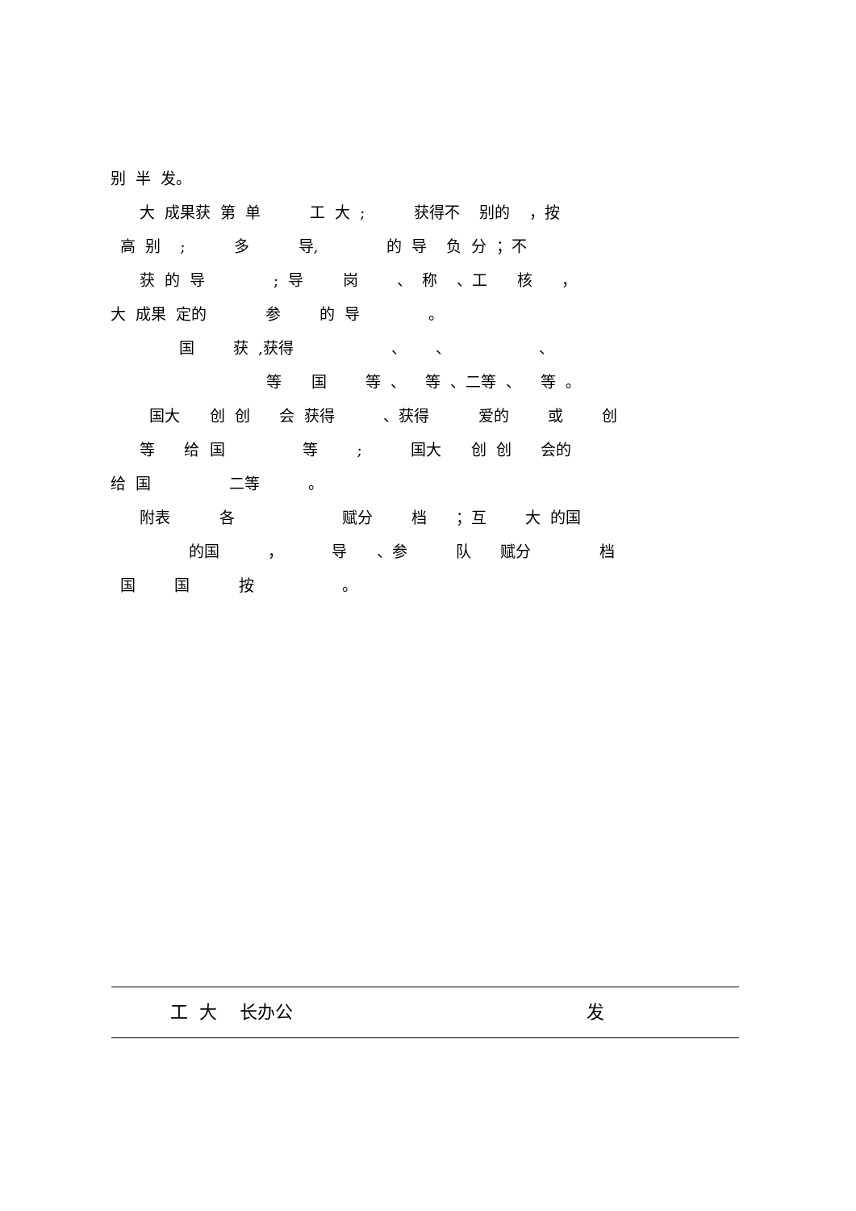别 半 发。
大 成果获 第 单 工 大 ; 获得不 别的 ，按
高 别 ; 多 导, 的 导 负 分 ；不
获 的 导 ; 导 岗 、 称 、工 核 ，
大 成果 定的 参 的 导 。
国 获 ,获得 、 、 、
等 国 等 、 等 、二等 、 等 。
国大 创 创 会 获得 、获得 爱的 或 创
等 给 国 等 ; 国大 创 创 会的
给 国 二等 。
附表 各 赋分 档 ；互 大 的国
的国 ， 导 、参 队 赋分 档
国 国 按 。
工 大 长办公 发